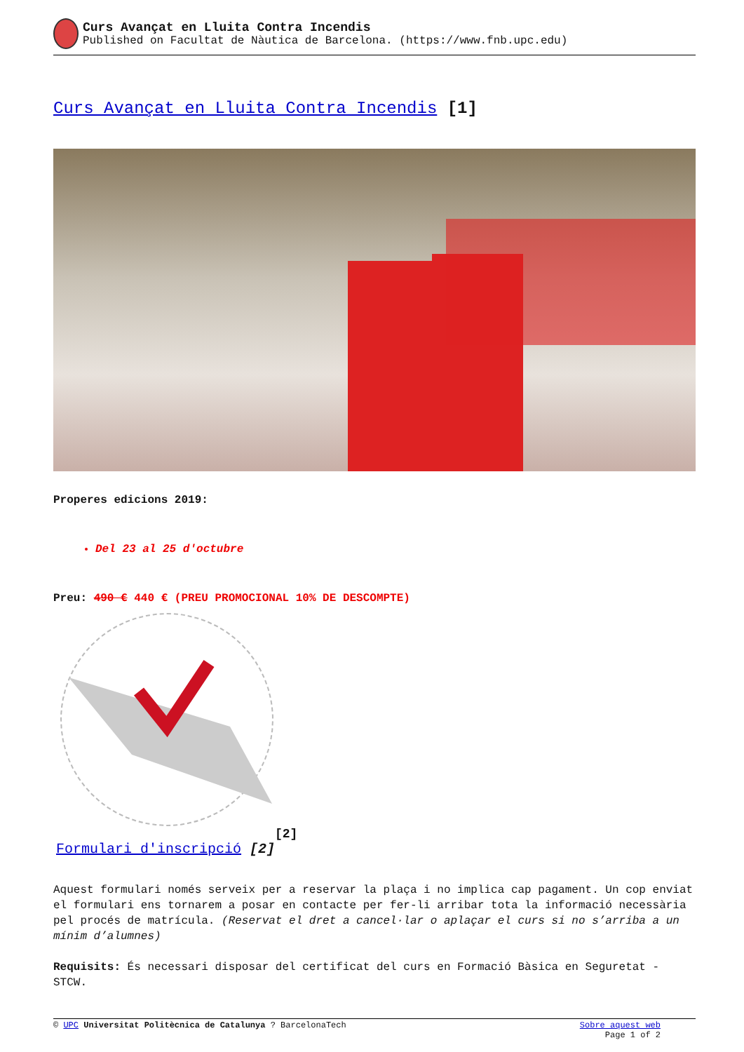Curs Avançat en Lluita Contra Incendis
Published on Facultat de Nàutica de Barcelona. (https://www.fnb.upc.edu)
Curs Avançat en Lluita Contra Incendis [1]
Properes edicions 2019:
Del 23 al 25 d'octubre
Preu: 490 € 440 € (PREU PROMOCIONAL 10% DE DESCOMPTE)
[2]
Formulari d'inscripció [2]
Aquest formulari només serveix per a reservar la plaça i no implica cap pagament. Un cop enviat el formulari ens tornarem a posar en contacte per fer-li arribar tota la informació necessària pel procés de matrícula. (Reservat el dret a cancel·lar o aplaçar el curs si no s’arriba a un mínim d’alumnes)
Requisits: És necessari disposar del certificat del curs en Formació Bàsica en Seguretat - STCW.
© UPC Universitat Politècnica de Catalunya ? BarcelonaTech Sobre aquest web
Page 1 of 2